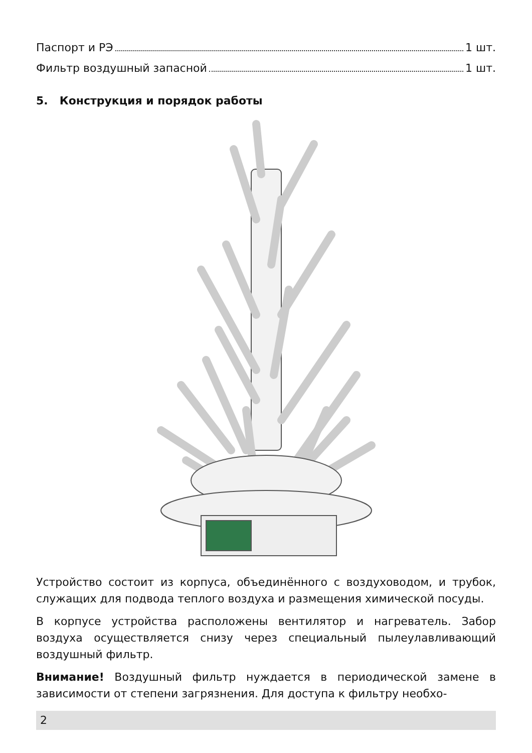Паспорт и РЭ 1 шт.
Фильтр воздушный запасной 1 шт.
5. Конструкция и порядок работы
Устройство состоит из корпуса, объединённого с воздуховодом, и трубок, служащих для подвода теплого воздуха и размещения химической посуды.
В корпусе устройства расположены вентилятор и нагреватель. Забор воздуха осуществляется снизу через специальный пылеулавливающий воздушный фильтр.
Внимание! Воздушный фильтр нуждается в периодической замене в зависимости от степени загрязнения. Для доступа к фильтру необхо-
2